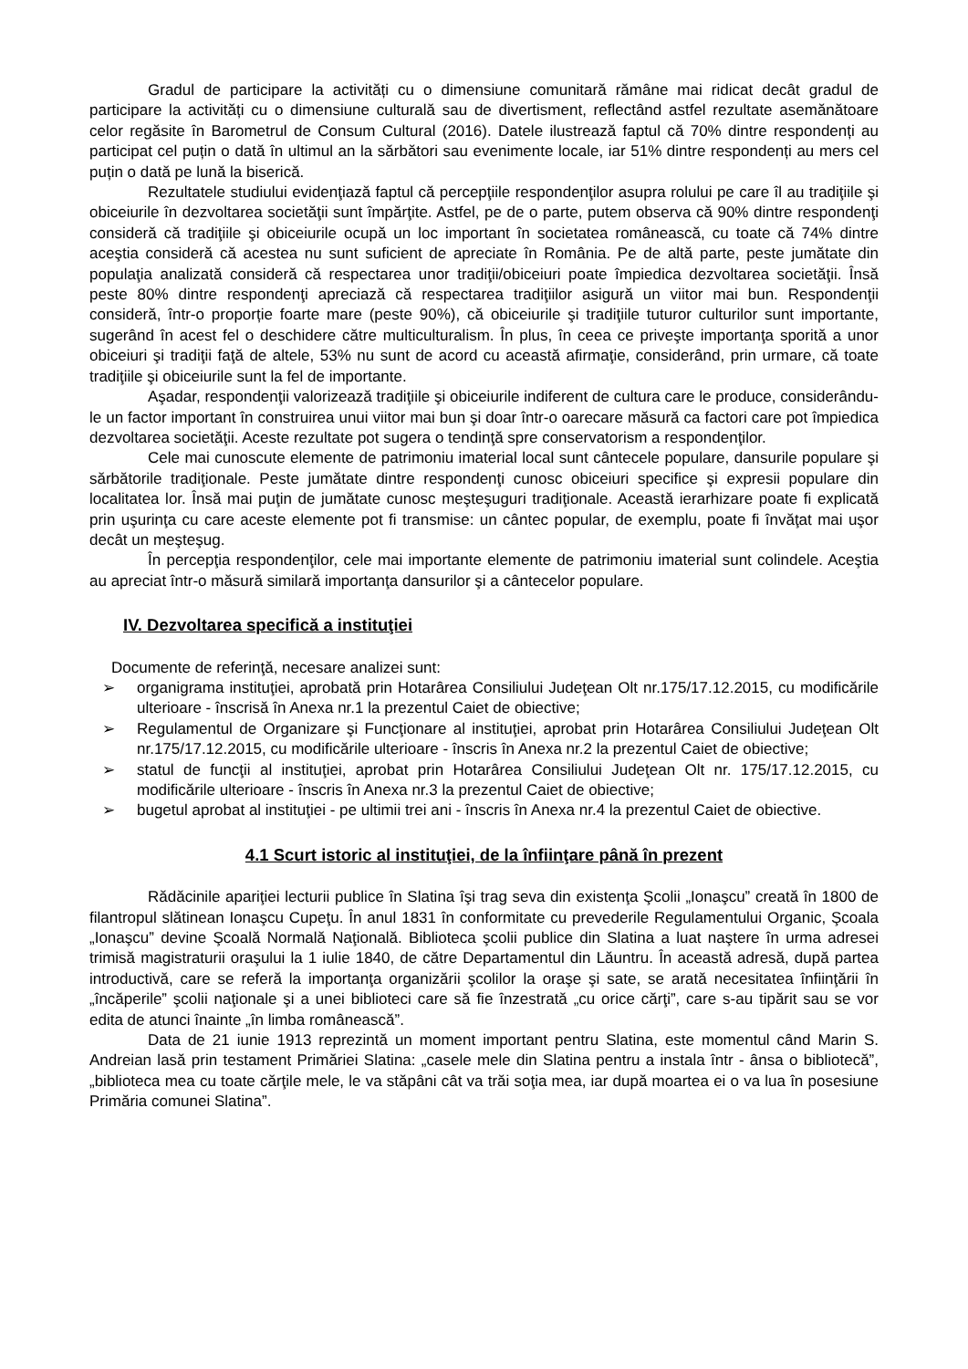Gradul de participare la activități cu o dimensiune comunitară rămâne mai ridicat decât gradul de participare la activități cu o dimensiune culturală sau de divertisment, reflectând astfel rezultate asemănătoare celor regăsite în Barometrul de Consum Cultural (2016). Datele ilustrează faptul că 70% dintre respondenți au participat cel puțin o dată în ultimul an la sărbători sau evenimente locale, iar 51% dintre respondenți au mers cel puțin o dată pe lună la biserică.
Rezultatele studiului evidenţiază faptul că percepţiile respondenţilor asupra rolului pe care îl au tradiţiile şi obiceiurile în dezvoltarea societăţii sunt împărţite. Astfel, pe de o parte, putem observa că 90% dintre respondenţi consideră că tradiţiile şi obiceiurile ocupă un loc important în societatea românească, cu toate că 74% dintre aceştia consideră că acestea nu sunt suficient de apreciate în România. Pe de altă parte, peste jumătate din populaţia analizată consideră că respectarea unor tradiţii/obiceiuri poate împiedica dezvoltarea societăţii. Însă peste 80% dintre respondenţi apreciază că respectarea tradiţiilor asigură un viitor mai bun. Respondenţii consideră, într-o proporție foarte mare (peste 90%), că obiceiurile şi tradiţiile tuturor culturilor sunt importante, sugerând în acest fel o deschidere către multiculturalism. În plus, în ceea ce priveşte importanţa sporită a unor obiceiuri şi tradiţii faţă de altele, 53% nu sunt de acord cu această afirmaţie, considerând, prin urmare, că toate tradiţiile şi obiceiurile sunt la fel de importante.
Aşadar, respondenţii valorizează tradiţiile şi obiceiurile indiferent de cultura care le produce, considerându-le un factor important în construirea unui viitor mai bun şi doar într-o oarecare măsură ca factori care pot împiedica dezvoltarea societăţii. Aceste rezultate pot sugera o tendinţă spre conservatorism a respondenţilor.
Cele mai cunoscute elemente de patrimoniu imaterial local sunt cântecele populare, dansurile populare şi sărbătorile tradiţionale. Peste jumătate dintre respondenţi cunosc obiceiuri specifice şi expresii populare din localitatea lor. Însă mai puţin de jumătate cunosc meşteşuguri tradiţionale. Această ierarhizare poate fi explicată prin uşurinţa cu care aceste elemente pot fi transmise: un cântec popular, de exemplu, poate fi învăţat mai uşor decât un meşteşug.
În percepţia respondenţilor, cele mai importante elemente de patrimoniu imaterial sunt colindele. Aceştia au apreciat într-o măsură similară importanţa dansurilor şi a cântecelor populare.
IV. Dezvoltarea specifică a instituţiei
Documente de referinţă, necesare analizei sunt:
➢ organigrama instituţiei, aprobată prin Hotarârea Consiliului Judeţean Olt nr.175/17.12.2015, cu modificările ulterioare - înscrisă în Anexa nr.1 la prezentul Caiet de obiective;
➢ Regulamentul de Organizare şi Funcţionare al instituţiei, aprobat prin Hotarârea Consiliului Judeţean Olt nr.175/17.12.2015, cu modificările ulterioare - înscris în Anexa nr.2 la prezentul Caiet de obiective;
➢ statul de funcţii al instituţiei, aprobat prin Hotarârea Consiliului Judeţean Olt nr. 175/17.12.2015, cu modificările ulterioare - înscris în Anexa nr.3 la prezentul Caiet de obiective;
➢ bugetul aprobat al instituţiei - pe ultimii trei ani - înscris în Anexa nr.4 la prezentul Caiet de obiective.
4.1 Scurt istoric al instituţiei, de la înfiinţare până în prezent
Rădăcinile apariţiei lecturii publice în Slatina îşi trag seva din existenţa Şcolii „Ionaşcu” creată în 1800 de filantropul slătinean Ionaşcu Cupeţu. În anul 1831 în conformitate cu prevederile Regulamentului Organic, Şcoala „Ionaşcu” devine Şcoală Normală Naţională. Biblioteca şcolii publice din Slatina a luat naştere în urma adresei trimisă magistraturii oraşului la 1 iulie 1840, de către Departamentul din Lăuntru. În această adresă, după partea introductivă, care se referă la importanţa organizării şcolilor la oraşe şi sate, se arată necesitatea înfiinţării în „încăperile” şcolii naţionale şi a unei biblioteci care să fie înzestrată „cu orice cărţi”, care s-au tipărit sau se vor edita de atunci înainte „în limba românească”.
Data de 21 iunie 1913 reprezintă un moment important pentru Slatina, este momentul când Marin S. Andreian lasă prin testament Primăriei Slatina: „casele mele din Slatina pentru a instala într - ânsa o bibliotecă”, „biblioteca mea cu toate cărţile mele, le va stăpâni cât va trăi soţia mea, iar după moartea ei o va lua în posesiune Primăria comunei Slatina”.